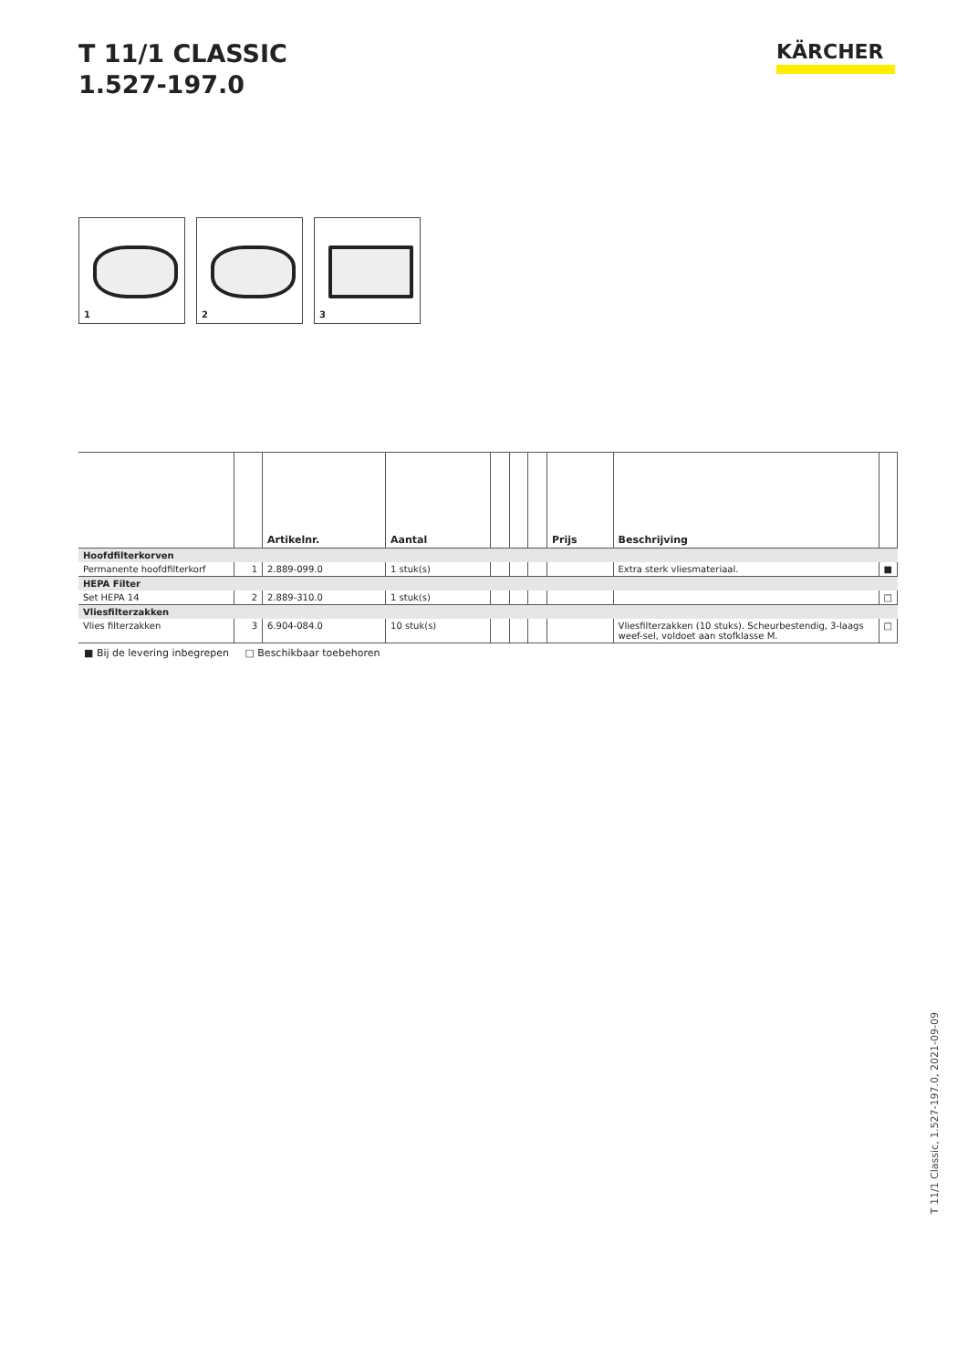T 11/1 CLASSIC
1.527-197.0
KÄRCHER
1
2
3
| | | Artikelnr. | Aantal | | | | Prijs | Beschrijving | |
| --- | --- | --- | --- | --- | --- | --- | --- | --- | --- |
| Hoofdfilterkorven | | | | | | | | | |
| Permanente hoofdfilterkorf | 1 | 2.889-099.0 | 1 stuk(s) | | | | | Extra sterk vliesmateriaal. | ■ |
| HEPA Filter | | | | | | | | | |
| Set HEPA 14 | 2 | 2.889-310.0 | 1 stuk(s) | | | | | | □ |
| Vliesfilterzakken | | | | | | | | | |
| Vlies filterzakken | 3 | 6.904-084.0 | 10 stuk(s) | | | | | Vliesfilterzakken (10 stuks). Scheurbestendig, 3-laags weef-sel, voldoet aan stofklasse M. | □ |
■ Bij de levering inbegrepen □ Beschikbaar toebehoren
T 11/1 Classic, 1.527-197.0, 2021-09-09